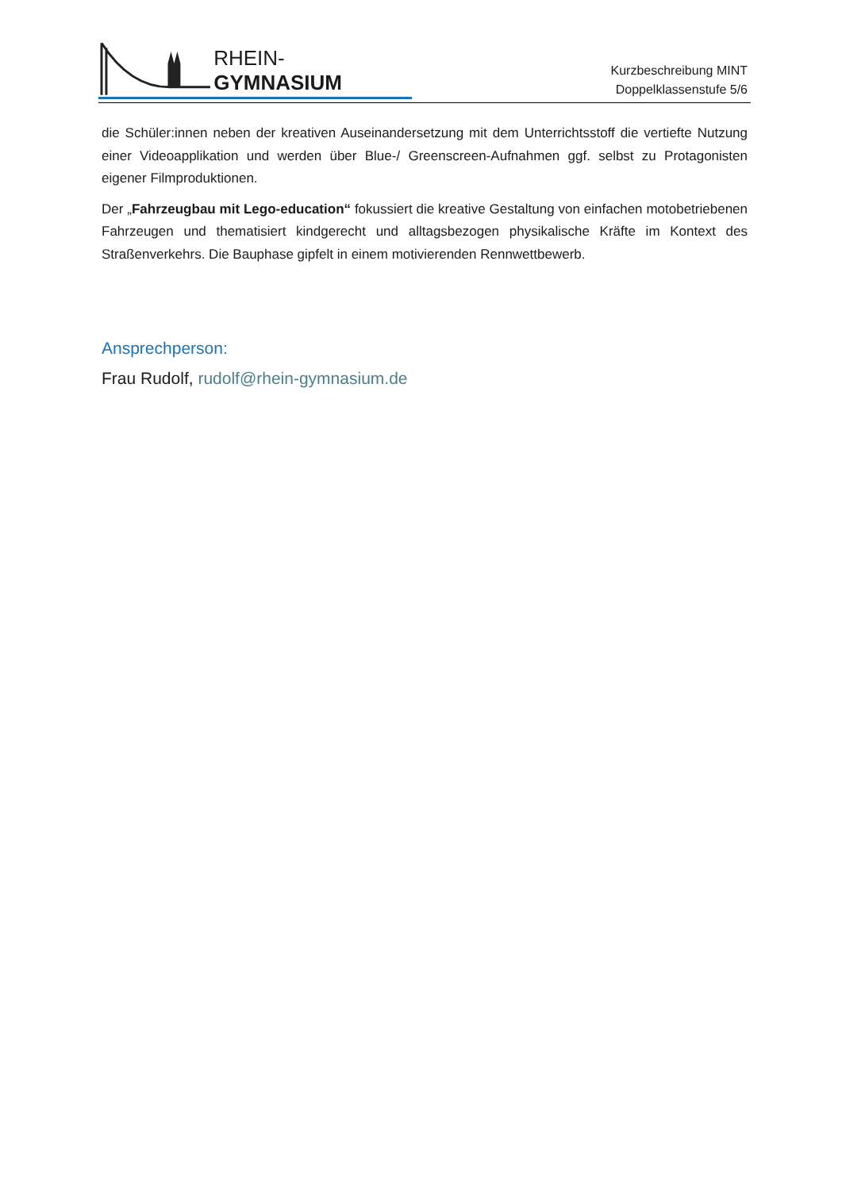RHEIN-GYMNASIUM
Kurzbeschreibung MINT
Doppelklassenstufe 5/6
die Schüler:innen neben der kreativen Auseinandersetzung mit dem Unterrichtsstoff die vertiefte Nutzung einer Videoapplikation und werden über Blue-/ Greenscreen-Aufnahmen ggf. selbst zu Protagonisten eigener Filmproduktionen.
Der „Fahrzeugbau mit Lego-education“ fokussiert die kreative Gestaltung von einfachen motobetriebenen Fahrzeugen und thematisiert kindgerecht und alltagsbezogen physikalische Kräfte im Kontext des Straßenverkehrs. Die Bauphase gipfelt in einem motivierenden Rennwettbewerb.
Ansprechperson:
Frau Rudolf, rudolf@rhein-gymnasium.de